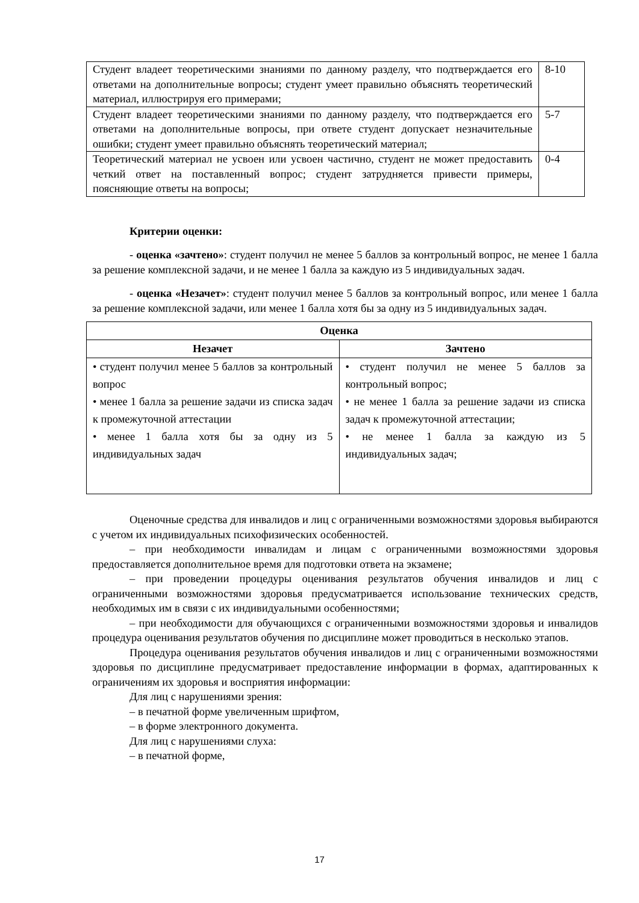| Студент владеет теоретическими знаниями по данному разделу, что подтверждается его ответами на дополнительные вопросы; студент умеет правильно объяснять теоретический материал, иллюстрируя его примерами; | 8-10 |
| Студент владеет теоретическими знаниями по данному разделу, что подтверждается его ответами на дополнительные вопросы, при ответе студент допускает незначительные ошибки; студент умеет правильно объяснять теоретический материал; | 5-7 |
| Теоретический материал не усвоен или усвоен частично, студент не может предоставить четкий ответ на поставленный вопрос; студент затрудняется привести примеры, поясняющие ответы на вопросы; | 0-4 |
Критерии оценки:
- оценка «зачтено»: студент получил не менее 5 баллов за контрольный вопрос, не менее 1 балла за решение комплексной задачи, и не менее 1 балла за каждую из 5 индивидуальных задач.
- оценка «Незачет»: студент получил менее 5 баллов за контрольный вопрос, или менее 1 балла за решение комплексной задачи, или менее 1 балла хотя бы за одну из 5 индивидуальных задач.
| Оценка | |
| --- | --- |
| Незачет | Зачтено |
| • студент получил менее 5 баллов за контрольный вопрос • менее 1 балла за решение задачи из списка задач к промежуточной аттестации • менее 1 балла хотя бы за одну из 5 индивидуальных задач | • студент получил не менее 5 баллов за контрольный вопрос; • не менее 1 балла за решение задачи из списка задач к промежуточной аттестации; • не менее 1 балла за каждую из 5 индивидуальных задач; |
Оценочные средства для инвалидов и лиц с ограниченными возможностями здоровья выбираются с учетом их индивидуальных психофизических особенностей.
– при необходимости инвалидам и лицам с ограниченными возможностями здоровья предоставляется дополнительное время для подготовки ответа на экзамене;
– при проведении процедуры оценивания результатов обучения инвалидов и лиц с ограниченными возможностями здоровья предусматривается использование технических средств, необходимых им в связи с их индивидуальными особенностями;
– при необходимости для обучающихся с ограниченными возможностями здоровья и инвалидов процедура оценивания результатов обучения по дисциплине может проводиться в несколько этапов.
Процедура оценивания результатов обучения инвалидов и лиц с ограниченными возможностями здоровья по дисциплине предусматривает предоставление информации в формах, адаптированных к ограничениям их здоровья и восприятия информации:
Для лиц с нарушениями зрения:
– в печатной форме увеличенным шрифтом,
– в форме электронного документа.
Для лиц с нарушениями слуха:
– в печатной форме,
17